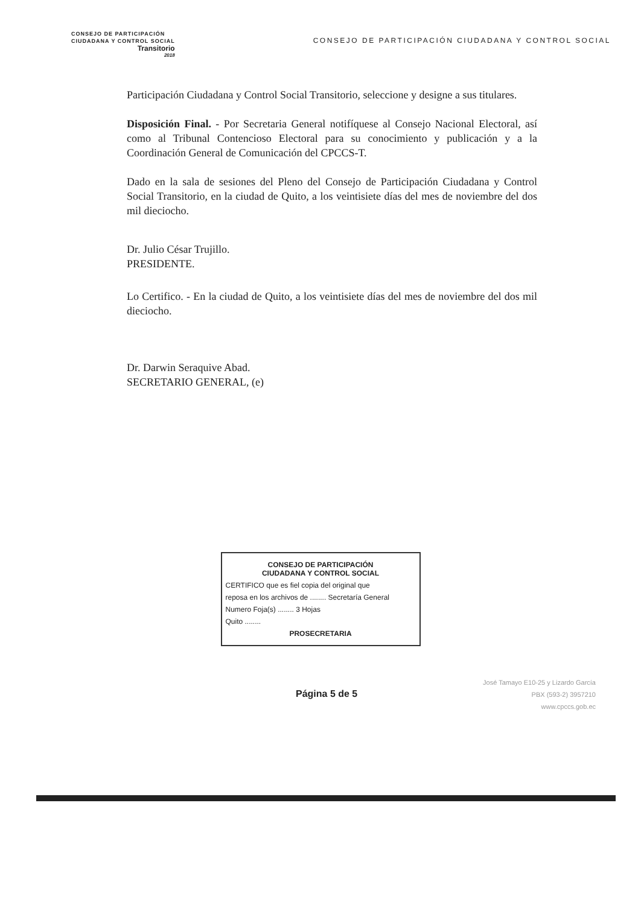CONSEJO DE PARTICIPACIÓN
CIUDADANA Y CONTROL SOCIAL
Transitorio
2018
CONSEJO DE PARTICIPACIÓN CIUDADANA Y CONTROL SOCIAL
Participación Ciudadana y Control Social Transitorio, seleccione y designe a sus titulares.
Disposición Final. - Por Secretaria General notifíquese al Consejo Nacional Electoral, así como al Tribunal Contencioso Electoral para su conocimiento y publicación y a la Coordinación General de Comunicación del CPCCS-T.
Dado en la sala de sesiones del Pleno del Consejo de Participación Ciudadana y Control Social Transitorio, en la ciudad de Quito, a los veintisiete días del mes de noviembre del dos mil dieciocho.
Dr. Julio César Trujillo.
PRESIDENTE.
Lo Certifico. - En la ciudad de Quito, a los veintisiete días del mes de noviembre del dos mil dieciocho.
Dr. Darwin Seraquive Abad.
SECRETARIO GENERAL, (e)
CONSEJO DE PARTICIPACIÓN
CIUDADANA Y CONTROL SOCIAL
CERTIFICO que es fiel copia del original que
reposa en los archivos de ........ Secretaría General
Numero Foja(s) ........ 3 Hojas
Quito ........
PROSECRETARIA
Página 5 de 5
José Tamayo E10-25 y Lizardo García
PBX (593-2) 3957210
www.cpccs.gob.ec